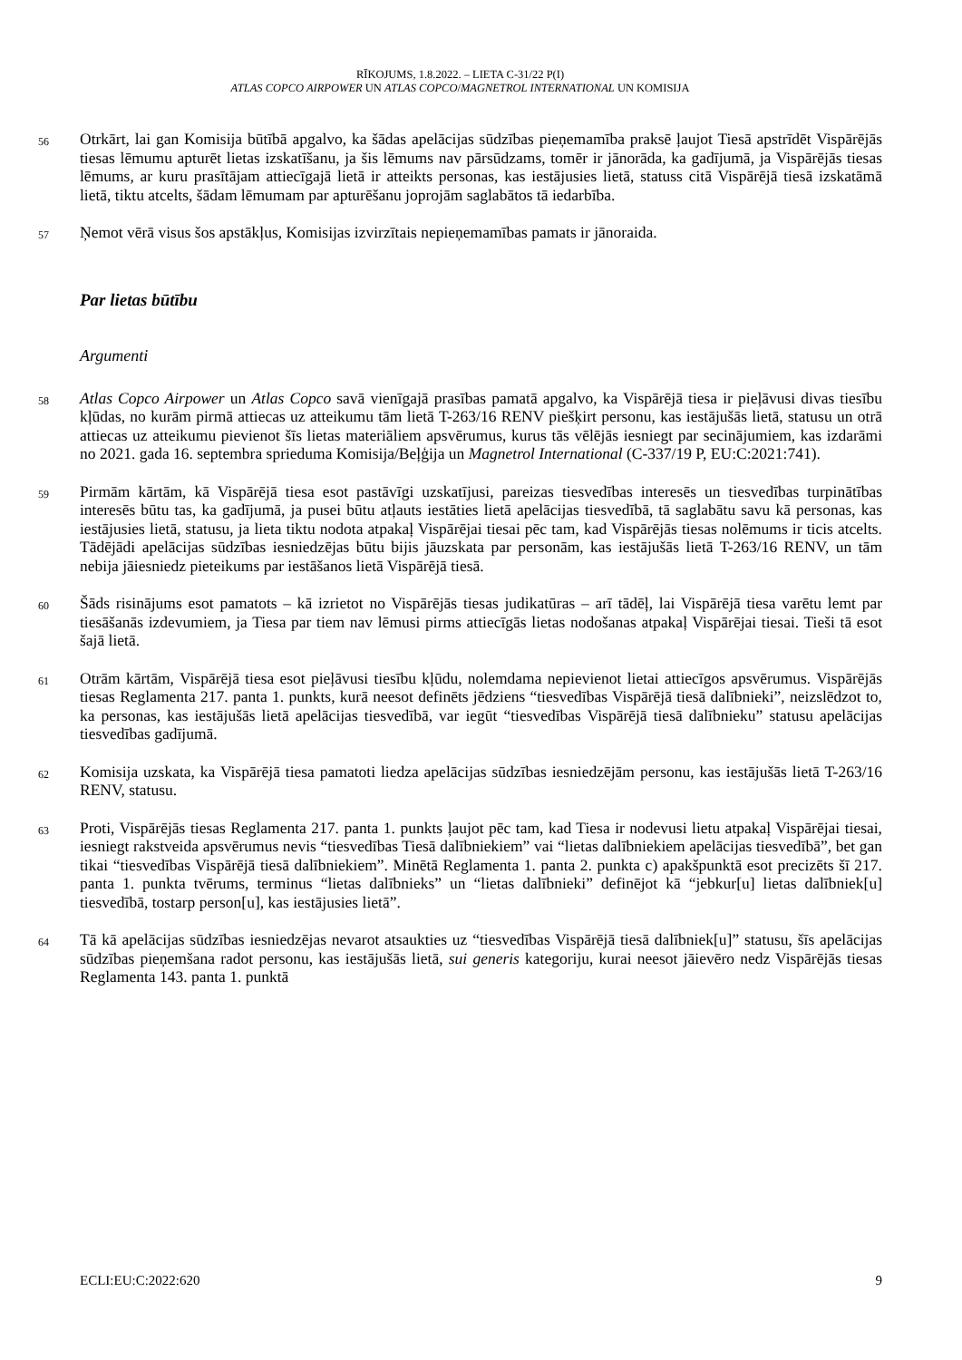RĪKOJUMS, 1.8.2022. – LIETA C-31/22 P(I)
ATLAS COPCO AIRPOWER UN ATLAS COPCO/MAGNETROL INTERNATIONAL UN KOMISIJA
56
Otrkārt, lai gan Komisija būtībā apgalvo, ka šādas apelācijas sūdzības pieņemamība praksē ļaujot Tiesā apstrīdēt Vispārējās tiesas lēmumu apturēt lietas izskatīšanu, ja šis lēmums nav pārsūdzams, tomēr ir jānorāda, ka gadījumā, ja Vispārējās tiesas lēmums, ar kuru prasītājam attiecīgajā lietā ir atteikts personas, kas iestājusies lietā, statuss citā Vispārējā tiesā izskatāmā lietā, tiktu atcelts, šādam lēmumam par apturēšanu joprojām saglabātos tā iedarbība.
57
Ņemot vērā visus šos apstākļus, Komisijas izvirzītais nepieņemamības pamats ir jānoraida.
Par lietas būtību
Argumenti
58
Atlas Copco Airpower un Atlas Copco savā vienīgajā prasības pamatā apgalvo, ka Vispārējā tiesa ir pieļāvusi divas tiesību kļūdas, no kurām pirmā attiecas uz atteikumu tām lietā T-263/16 RENV piešķirt personu, kas iestājušās lietā, statusu un otrā attiecas uz atteikumu pievienot šīs lietas materiāliem apsvērumus, kurus tās vēlējās iesniegt par secinājumiem, kas izdarāmi no 2021. gada 16. septembra sprieduma Komisija/Beļģija un Magnetrol International (C-337/19 P, EU:C:2021:741).
59
Pirmām kārtām, kā Vispārējā tiesa esot pastāvīgi uzskatījusi, pareizas tiesvedības interesēs un tiesvedības turpinātības interesēs būtu tas, ka gadījumā, ja pusei būtu atļauts iestāties lietā apelācijas tiesvedībā, tā saglabātu savu kā personas, kas iestājusies lietā, statusu, ja lieta tiktu nodota atpakaļ Vispārējai tiesai pēc tam, kad Vispārējās tiesas nolēmums ir ticis atcelts. Tādējādi apelācijas sūdzības iesniedzējas būtu bijis jāuzskata par personām, kas iestājušās lietā T-263/16 RENV, un tām nebija jāiesniedz pieteikums par iestāšanos lietā Vispārējā tiesā.
60
Šāds risinājums esot pamatots – kā izrietot no Vispārējās tiesas judikatūras – arī tādēļ, lai Vispārējā tiesa varētu lemt par tiesāšanās izdevumiem, ja Tiesa par tiem nav lēmusi pirms attiecīgās lietas nodošanas atpakaļ Vispārējai tiesai. Tieši tā esot šajā lietā.
61
Otrām kārtām, Vispārējā tiesa esot pieļāvusi tiesību kļūdu, nolemdama nepievienot lietai attiecīgos apsvērumus. Vispārējās tiesas Reglamenta 217. panta 1. punkts, kurā neesot definēts jēdziens “tiesvedības Vispārējā tiesā dalībnieki”, neizslēdzot to, ka personas, kas iestājušās lietā apelācijas tiesvedībā, var iegūt “tiesvedības Vispārējā tiesā dalībnieku” statusu apelācijas tiesvedības gadījumā.
62
Komisija uzskata, ka Vispārējā tiesa pamatoti liedza apelācijas sūdzības iesniedzējām personu, kas iestājušās lietā T-263/16 RENV, statusu.
63
Proti, Vispārējās tiesas Reglamenta 217. panta 1. punkts ļaujot pēc tam, kad Tiesa ir nodevusi lietu atpakaļ Vispārējai tiesai, iesniegt rakstveida apsvērumus nevis “tiesvedības Tiesā dalībniekiem” vai “lietas dalībniekiem apelācijas tiesvedībā”, bet gan tikai “tiesvedības Vispārējā tiesā dalībniekiem”. Minētā Reglamenta 1. panta 2. punkta c) apakšpunktā esot precizēts šī 217. panta 1. punkta tvērums, terminus “lietas dalībnieks” un “lietas dalībnieki” definējot kā “jebkur[u] lietas dalībniek[u] tiesvedībā, tostarp person[u], kas iestājusies lietā”.
64
Tā kā apelācijas sūdzības iesniedzējas nevarot atsaukties uz “tiesvedības Vispārējā tiesā dalībniek[u]” statusu, šīs apelācijas sūdzības pieņemšana radot personu, kas iestājušās lietā, sui generis kategoriju, kurai neesot jāievēro nedz Vispārējās tiesas Reglamenta 143. panta 1. punktā
ECLI:EU:C:2022:620 9